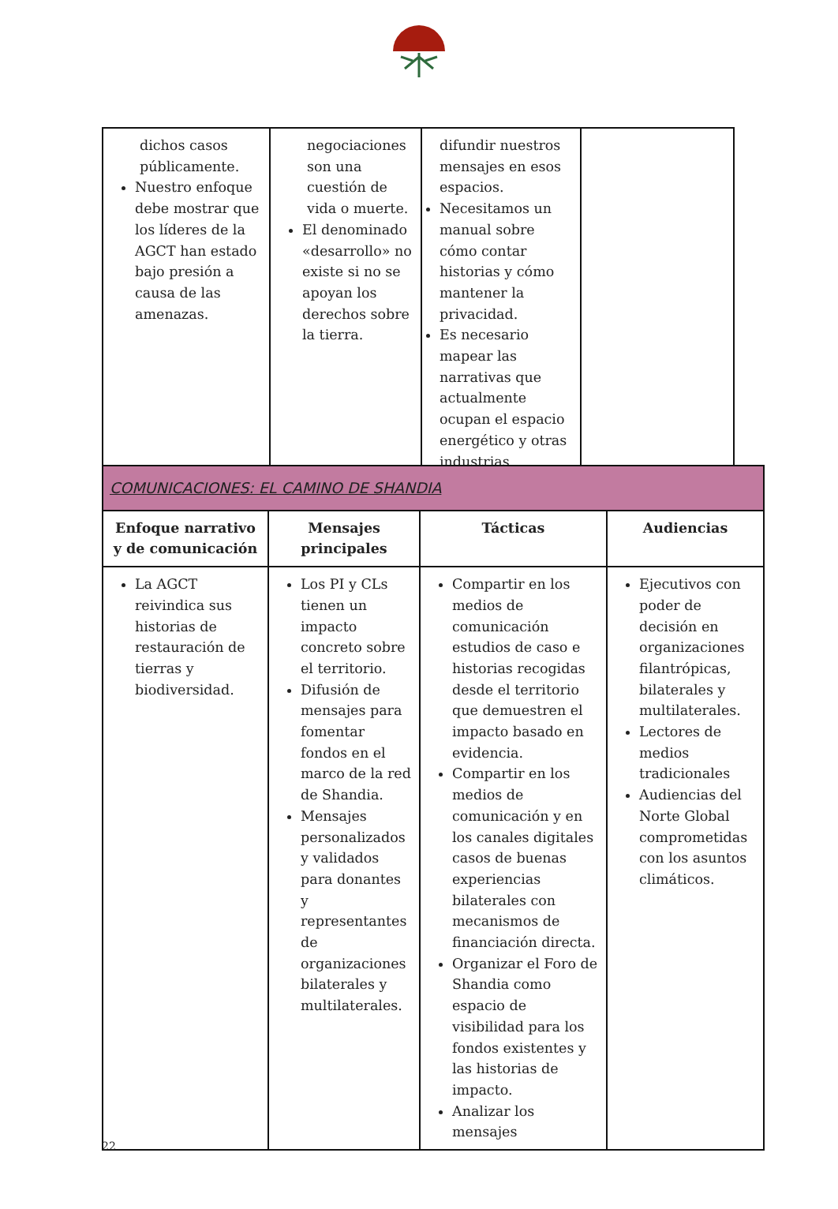| dichos casos públicamente. Nuestro enfoque debe mostrar que los líderes de la AGCT han estado bajo presión a causa de las amenazas. | negociaciones son una cuestión de vida o muerte. El denominado «desarrollo» no existe si no se apoyan los derechos sobre la tierra. | difundir nuestros mensajes en esos espacios. Necesitamos un manual sobre cómo contar historias y cómo mantener la privacidad. Es necesario mapear las narrativas que actualmente ocupan el espacio energético y otras industrias. | |
| COMUNICACIONES: EL CAMINO DE SHANDIA | | | |
| Enfoque narrativo y de comunicación | Mensajes principales | Tácticas | Audiencias |
| La AGCT reivindica sus historias de restauración de tierras y biodiversidad. | Los PI y CLs tienen un impacto concreto sobre el territorio. Difusión de mensajes para fomentar fondos en el marco de la red de Shandia. Mensajes personalizados y validados para donantes y representantes de organizaciones bilaterales y multilaterales. | Compartir en los medios de comunicación estudios de caso e historias recogidas desde el territorio que demuestren el impacto basado en evidencia. Compartir en los medios de comunicación y en los canales digitales casos de buenas experiencias bilaterales con mecanismos de financiación directa. Organizar el Foro de Shandia como espacio de visibilidad para los fondos existentes y las historias de impacto. Analizar los mensajes | Ejecutivos con poder de decisión en organizaciones filantrópicas, bilaterales y multilaterales. Lectores de medios tradicionales Audiencias del Norte Global comprometidas con los asuntos climáticos. |
22